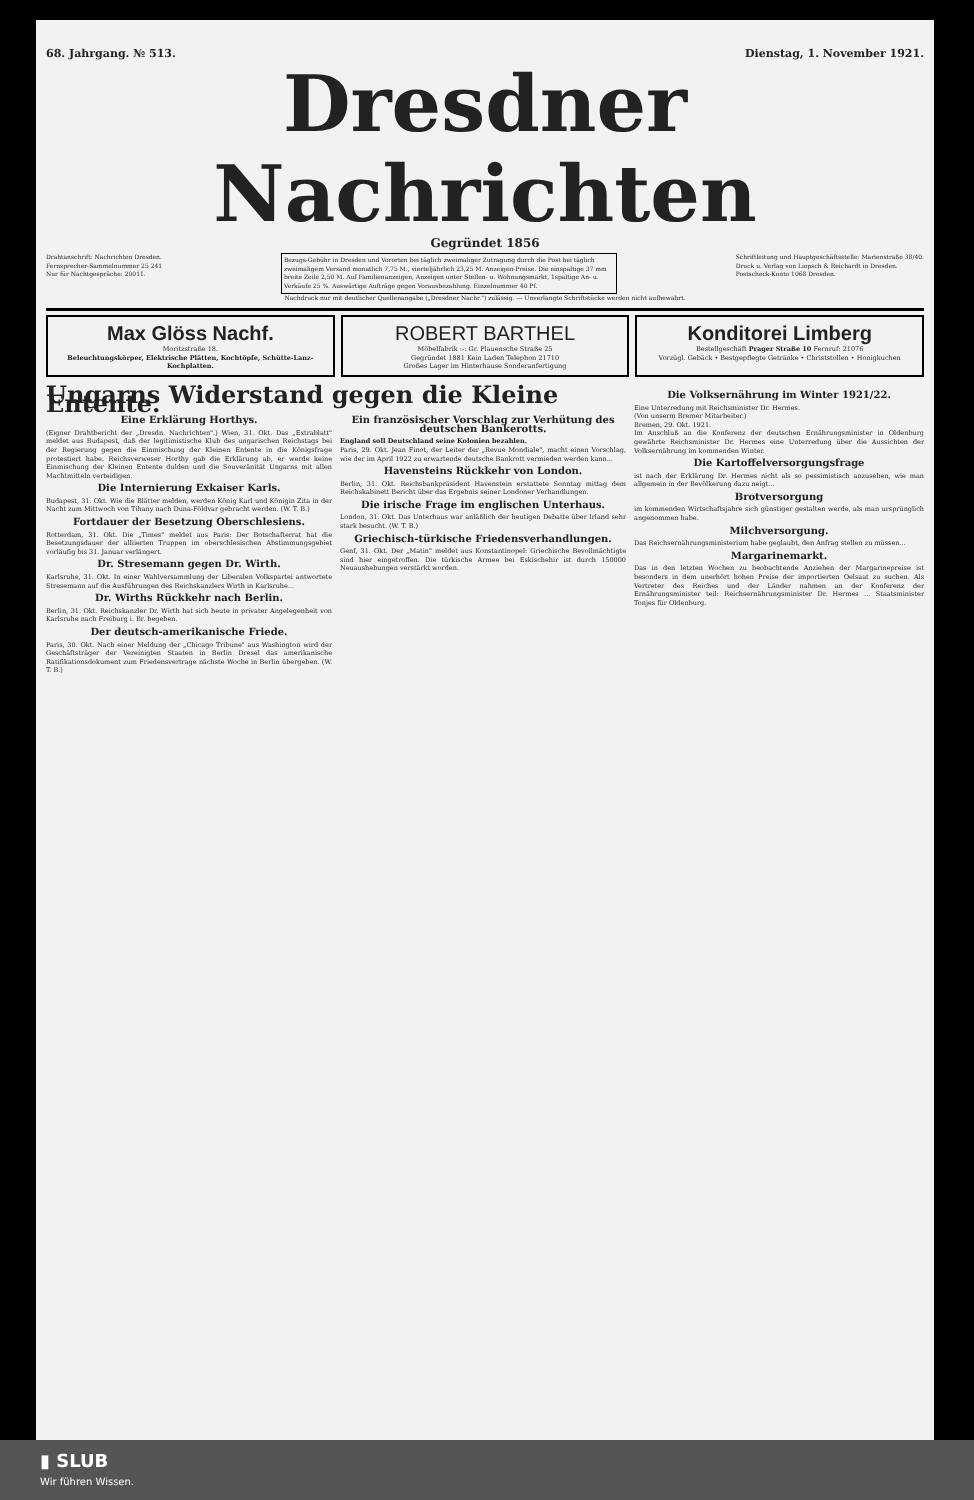68. Jahrgang. № 513. Dienstag, 1. November 1921.
Dresdner Nachrichten
Gegründet 1856
Drahtanschrift: Nachrichten Dresden.
Fernsprecher-Sammelnummer 25 241
Nur für Nachtgespräche: 20011.
Bezugs-Gebühr in Dresden und Vororten bei täglich zweimaliger Zutragung durch die Post bei täglich zweimaligem Versand monatlich 7,75 M., vierteljährlich 23,25 M. Anzeigen-Preise. Die einspaltige 37 mm breite Zeile 2,50 M. Auf Familienanzeigen, Anzeigen unter Stellen- u. Wohnungsmarkt, 1spaltige An- u. Verkäufe 25 %. Auswärtige Aufträge gegen Vorausbezahlung. Einzelnummer 40 Pf.
Schriftleitung und Hauptgeschäftsstelle: Marienstraße 38/40.
Druck u. Verlag von Liepsch & Reichardt in Dresden.
Postscheck-Konto 1068 Dresden.
Nachdruck nur mit deutlicher Quellenangabe („Dresdner Nachr.") zulässig. — Unverlangte Schriftstücke werden nicht aufbewahrt.
Max Glöss Nachf.
Moritzstraße 18.
Beleuchtungskörper, Elektrische Plätten, Kochtöpfe, Schütte-Lanz-Kochplatten.
ROBERT BARTHEL
Möbelfabrik :-: Gr. Plauensche Straße 25
Gegründet 1881 Kein Laden Telephon 21710
Großes Lager im Hinterhause Sonderanfertigung
Konditorei Limberg
Bestellgeschäft Prager Straße 10 Fernruf: 21076
Vorzügl. Gebäck • Bestgepflegte Getränke • Christstollen • Honigkuchen
Ungarns Widerstand gegen die Kleine Entente.
Eine Erklärung Horthys.
(Eigner Drahtbericht der „Dresdn. Nachrichten".) Wien, 31. Okt. Das „Extrablatt" meldet aus Budapest, daß der legitimistische Klub des ungarischen Reichstags bei der Regierung gegen die Einmischung der Kleinen Entente in die Königsfrage protestiert habe. Reichsverweser Horthy gab die Erklärung ab, er werde keine Einmischung der Kleinen Entente dulden und die Souveränität Ungarns mit allen Machtmitteln verteidigen.
Die Internierung Exkaiser Karls.
Budapest, 31. Okt. Wie die Blätter melden, werden König Karl und Königin Zita in der Nacht zum Mittwoch von Tihany nach Duna-Földvar gebracht werden. (W. T. B.)
Fortdauer der Besetzung Oberschlesiens.
Rotterdam, 31. Okt. Die „Times" meldet aus Paris: Der Botschafterrat hat die Besetzungsdauer der alliierten Truppen im oberschlesischen Abstimmungsgebiet vorläufig bis 31. Januar verlängert.
Dr. Stresemann gegen Dr. Wirth.
Karlsruhe, 31. Okt. In einer Wahlversammlung der Liberalen Volkspartei antwortete Stresemann auf die Ausführungen des Reichskanzlers Wirth in Karlsruhe...
Dr. Wirths Rückkehr nach Berlin.
Berlin, 31. Okt. Reichskanzler Dr. Wirth hat sich heute in privater Angelegenheit von Karlsruhe nach Freiburg i. Br. begeben.
Der deutsch-amerikanische Friede.
Paris, 30. Okt. Nach einer Meldung der „Chicago Tribune" aus Washington wird der Geschäftsträger der Vereinigten Staaten in Berlin Dresel das amerikanische Ratifikationsdokument zum Friedensvertrage nächste Woche in Berlin übergeben. (W. T. B.)
Ein französischer Vorschlag zur Verhütung des deutschen Bankerotts.
England soll Deutschland seine Kolonien bezahlen.
Paris, 29. Okt. Jean Finot, der Leiter der „Revue Mondiale", macht einen Vorschlag, wie der im April 1922 zu erwartende deutsche Bankrott vermieden werden kann...
Havensteins Rückkehr von London.
Berlin, 31. Okt. Reichsbankpräsident Havenstein erstattete Sonntag mittag dem Reichskabinett Bericht über das Ergebnis seiner Londoner Verhandlungen.
Die irische Frage im englischen Unterhaus.
London, 31. Okt. Das Unterhaus war anläßlich der heutigen Debatte über Irland sehr stark besucht. (W. T. B.)
Griechisch-türkische Friedensverhandlungen.
Genf, 31. Okt. Der „Matin" meldet aus Konstantinopel: Griechische Bevollmächtigte sind hier eingetroffen. Die türkische Armee bei Eskischehir ist durch 150000 Neuaushebungen verstärkt worden.
Die Volksernährung im Winter 1921/22.
Eine Unterredung mit Reichsminister Dr. Hermes.
(Von unserm Bremer Mitarbeiter.)
Bremen, 29. Okt. 1921.
Im Anschluß an die Konferenz der deutschen Ernährungsminister in Oldenburg gewährte Reichsminister Dr. Hermes eine Unterredung über die Aussichten der Volksernährung im kommenden Winter.
Die Kartoffelversorgungsfrage
ist nach der Erklärung Dr. Hermes nicht als so pessimistisch anzusehen, wie man allgemein in der Bevölkerung dazu neigt...
Brotversorgung
im kommenden Wirtschaftsjahre sich günstiger gestalten werde, als man ursprünglich angenommen habe.
Milchversorgung.
Das Reichsernährungsministerium habe geglaubt, den Anfrag stellen zu müssen...
Margarinemarkt.
Das in den letzten Wochen zu beobachtende Anziehen der Margarinepreise ist besonders in dem unerhört hohen Preise der importierten Oelsaat zu suchen. Als Vertreter des Reiches und der Länder nahmen an der Konferenz der Ernährungsminister teil: Reichsernährungsminister Dr. Hermes ... Staatsminister Tonjes für Oldenburg.
▮ SLUB
Wir führen Wissen.